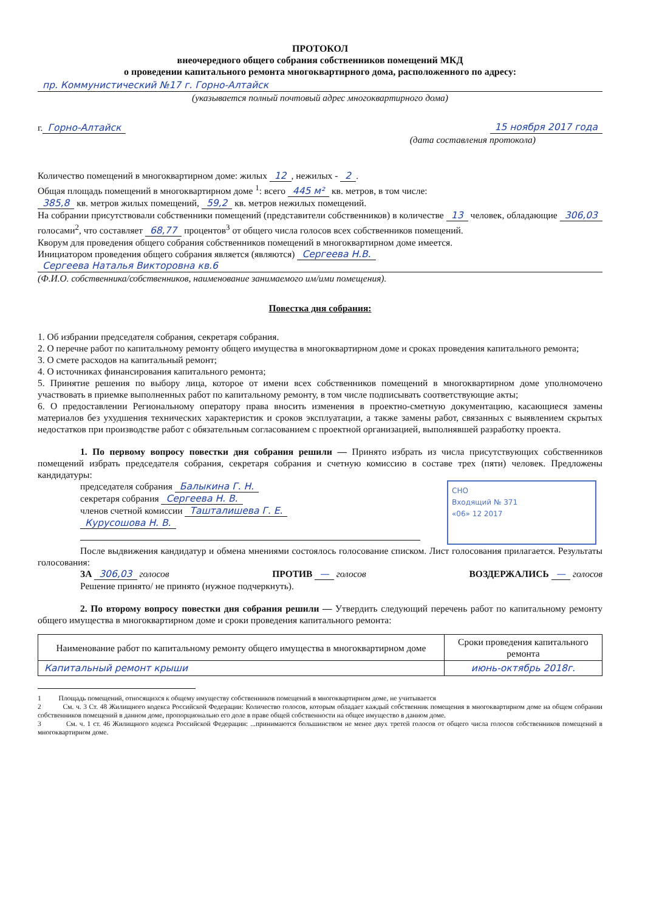ПРОТОКОЛ
внеочередного общего собрания собственников помещений МКД
о проведении капитального ремонта многоквартирного дома, расположенного по адресу:
пр. Коммунистический №17 г. Горно-Алтайск
(указывается полный почтовый адрес многоквартирного дома)
г. Горно-Алтайск 15 ноября 2017 года
(дата составления протокола)
Количество помещений в многоквартирном доме: жилых 12, нежилых - 2.
Общая площадь помещений в многоквартирном доме <sup>1</sup>: всего 445 м² кв. метров, в том числе:
385,8 кв. метров жилых помещений, 59,2 кв. метров нежилых помещений.
На собрании присутствовали собственники помещений (представители собственников) в количестве 13 человек, обладающие 306,03 голосами<sup>2</sup>, что составляет 68,77 процентов<sup>3</sup> от общего числа голосов всех собственников помещений.
Кворум для проведения общего собрания собственников помещений в многоквартирном доме имеется.
Инициатором проведения общего собрания является (являются) Сергеева Н.В.
Сергеева Наталья Викторовна кв.6
(Ф.И.О. собственника/собственников, наименование занимаемого им/ими помещения).
Повестка дня собрания:
1. Об избрании председателя собрания, секретаря собрания.
2. О перечне работ по капитальному ремонту общего имущества в многоквартирном доме и сроках проведения капитального ремонта;
3. О смете расходов на капитальный ремонт;
4. О источниках финансирования капитального ремонта;
5. Принятие решения по выбору лица, которое от имени всех собственников помещений в многоквартирном доме уполномочено участвовать в приемке выполненных работ по капитальному ремонту, в том числе подписывать соответствующие акты;
6. О предоставлении Региональному оператору права вносить изменения в проектно-сметную документацию, касающиеся замены материалов без ухудшения технических характеристик и сроков эксплуатации, а также замены работ, связанных с выявлением скрытых недостатков при производстве работ с обязательным согласованием с проектной организацией, выполнявшей разработку проекта.
1. По первому вопросу повестки дня собрания решили — Принято избрать из числа присутствующих собственников помещений избрать председателя собрания, секретаря собрания и счетную комиссию в составе трех (пяти) человек. Предложены кандидатуры:
СНО
Входящий № 371
«06» 12 2017
председателя собрания Балыкина Г. Н.
секретаря собрания Сергеева Н. В.
членов счетной комиссии Ташталишева Г. Е.
Курусошова Н. В.
После выдвижения кандидатур и обмена мнениями состоялось голосование списком. Лист голосования прилагается. Результаты голосования:
ЗА 306,03 голосов ПРОТИВ — голосов ВОЗДЕРЖАЛИСЬ — голосов
Решение принято/ не принято (нужное подчеркнуть).
2. По второму вопросу повестки дня собрания решили — Утвердить следующий перечень работ по капитальному ремонту общего имущества в многоквартирном доме и сроки проведения капитального ремонта:
| Наименование работ по капитальному ремонту общего имущества в многоквартирном доме | Сроки проведения капитального ремонта |
| --- | --- |
| Капитальный ремонт крыши | июнь-октябрь 2018г. |
1 Площадь помещений, относящихся к общему имуществу собственников помещений в многоквартирном доме, не учитывается
2 См. ч. 3 Ст. 48 Жилищного кодекса Российской Федерации: Количество голосов, которым обладает каждый собственник помещения в многоквартирном доме на общем собрании собственников помещений в данном доме, пропорционально его доле в праве общей собственности на общее имущество в данном доме.
3 См. ч. 1 ст. 46 Жилищного кодекса Российской Федерации: ...принимаются большинством не менее двух третей голосов от общего числа голосов собственников помещений в многоквартирном доме.